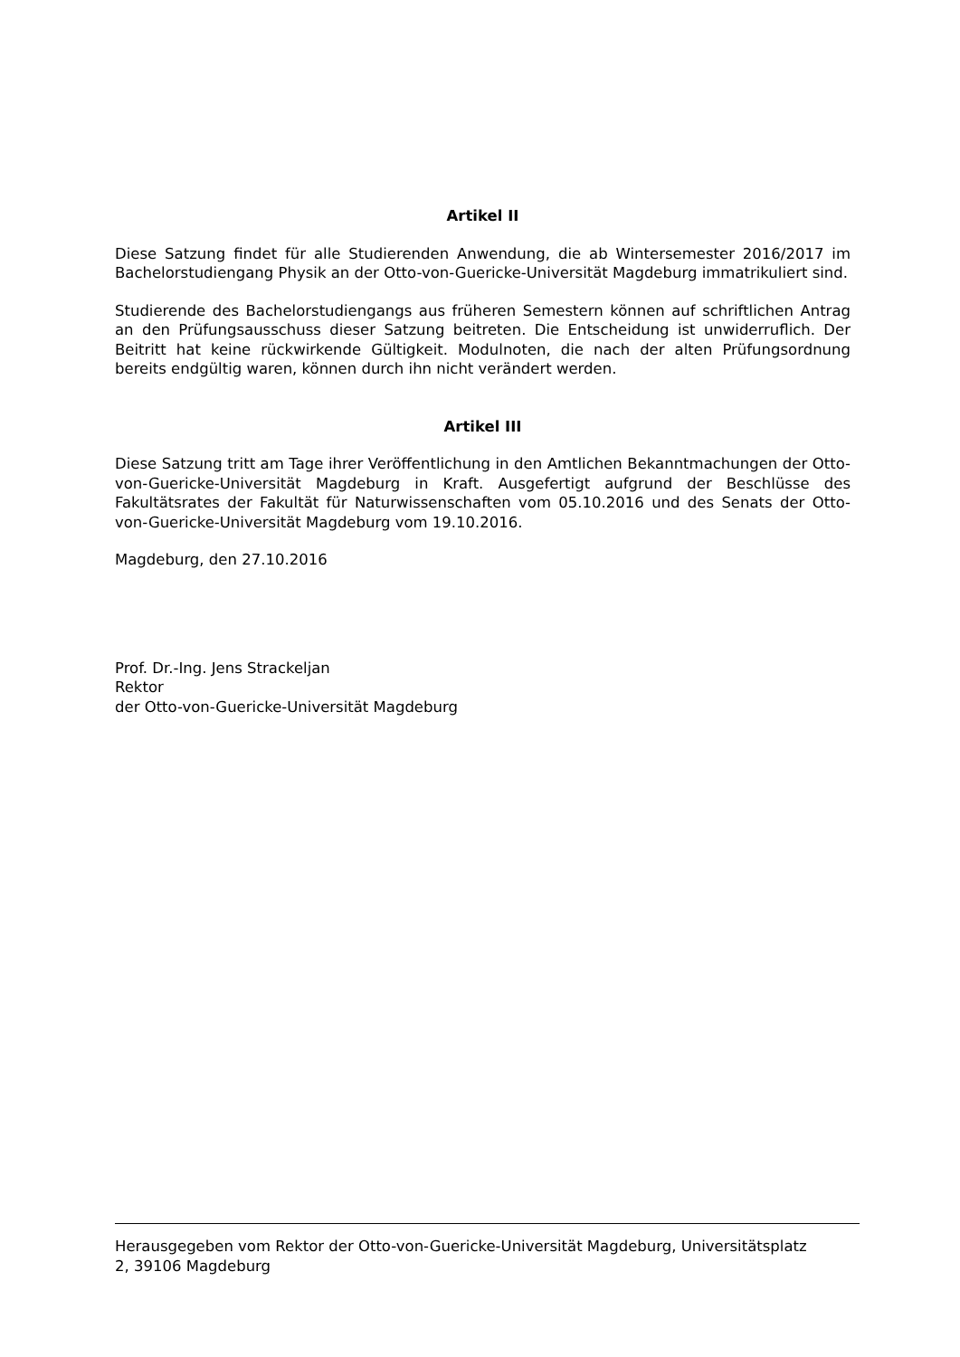Artikel II
Diese Satzung findet für alle Studierenden Anwendung, die ab Wintersemester 2016/2017 im Bachelorstudiengang Physik an der Otto-von-Guericke-Universität Magdeburg immatrikuliert sind.
Studierende des Bachelorstudiengangs aus früheren Semestern können auf schriftlichen Antrag an den Prüfungsausschuss dieser Satzung beitreten. Die Entscheidung ist unwiderruflich. Der Beitritt hat keine rückwirkende Gültigkeit. Modulnoten, die nach der alten Prüfungsordnung bereits endgültig waren, können durch ihn nicht verändert werden.
Artikel III
Diese Satzung tritt am Tage ihrer Veröffentlichung in den Amtlichen Bekanntmachungen der Otto-von-Guericke-Universität Magdeburg in Kraft. Ausgefertigt aufgrund der Beschlüsse des Fakultätsrates der Fakultät für Naturwissenschaften vom 05.10.2016 und des Senats der Otto-von-Guericke-Universität Magdeburg vom 19.10.2016.
Magdeburg, den 27.10.2016
Prof. Dr.-Ing. Jens Strackeljan
Rektor
der Otto-von-Guericke-Universität Magdeburg
Herausgegeben vom Rektor der Otto-von-Guericke-Universität Magdeburg, Universitätsplatz
2, 39106 Magdeburg